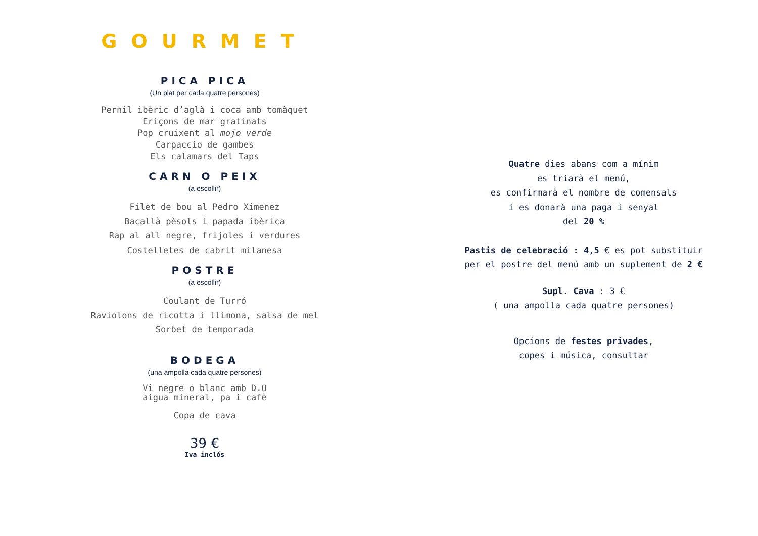GOURMET
PICA PICA
(Un plat per cada quatre persones)
Pernil ibèric d’aglà i coca amb tomàquet
Eriçons de mar gratinats
Pop cruixent al mojo verde
Carpaccio de gambes
Els calamars del Taps
CARN O PEIX
(a escollir)
Filet de bou al Pedro Ximenez
Bacallà pèsols i papada ibèrica
Rap al all negre, frijoles i verdures
Costelletes de cabrit milanesa
POSTRE
(a escollir)
Coulant de Turró
Raviolons de ricotta i llimona, salsa de mel
Sorbet de temporada
BODEGA
(una ampolla cada quatre persones)
Vi negre o blanc amb D.O
aigua mineral, pa i cafè
Copa de cava
39 €
Iva inclós
Quatre dies abans com a mínim
es triarà el menú,
es confirmarà el nombre de comensals
i es donarà una paga i senyal
del 20 %
Pastis de celebració : 4,5 € es pot substituir
per el postre del menú amb un suplement de 2 €
Supl. Cava : 3 €
( una ampolla cada quatre persones)
Opcions de festes privades,
copes i música, consultar